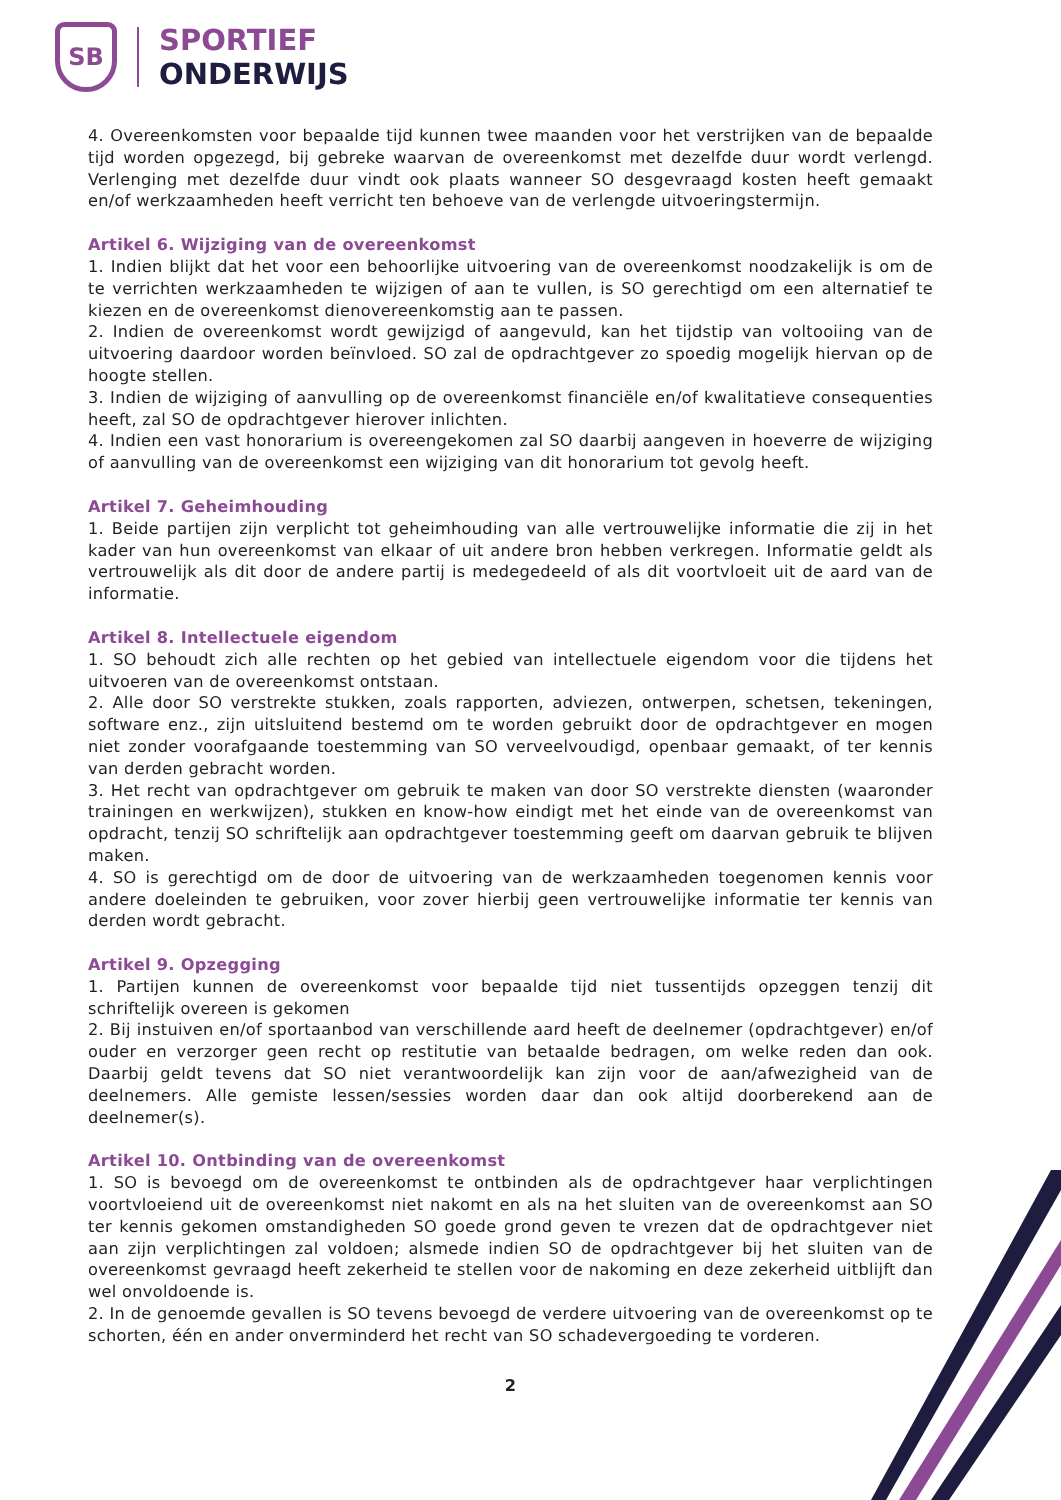SB
SPORTIEF
ONDERWIJS
4. Overeenkomsten voor bepaalde tijd kunnen twee maanden voor het verstrijken van de bepaalde tijd worden opgezegd, bij gebreke waarvan de overeenkomst met dezelfde duur wordt verlengd. Verlenging met dezelfde duur vindt ook plaats wanneer SO desgevraagd kosten heeft gemaakt en/of werkzaamheden heeft verricht ten behoeve van de verlengde uitvoeringstermijn.
Artikel 6. Wijziging van de overeenkomst
1. Indien blijkt dat het voor een behoorlijke uitvoering van de overeenkomst noodzakelijk is om de te verrichten werkzaamheden te wijzigen of aan te vullen, is SO gerechtigd om een alternatief te kiezen en de overeenkomst dienovereenkomstig aan te passen.
2. Indien de overeenkomst wordt gewijzigd of aangevuld, kan het tijdstip van voltooiing van de uitvoering daardoor worden beïnvloed. SO zal de opdrachtgever zo spoedig mogelijk hiervan op de hoogte stellen.
3. Indien de wijziging of aanvulling op de overeenkomst financiële en/of kwalitatieve consequenties heeft, zal SO de opdrachtgever hierover inlichten.
4. Indien een vast honorarium is overeengekomen zal SO daarbij aangeven in hoeverre de wijziging of aanvulling van de overeenkomst een wijziging van dit honorarium tot gevolg heeft.
Artikel 7. Geheimhouding
1. Beide partijen zijn verplicht tot geheimhouding van alle vertrouwelijke informatie die zij in het kader van hun overeenkomst van elkaar of uit andere bron hebben verkregen. Informatie geldt als vertrouwelijk als dit door de andere partij is medegedeeld of als dit voortvloeit uit de aard van de informatie.
Artikel 8. Intellectuele eigendom
1. SO behoudt zich alle rechten op het gebied van intellectuele eigendom voor die tijdens het uitvoeren van de overeenkomst ontstaan.
2. Alle door SO verstrekte stukken, zoals rapporten, adviezen, ontwerpen, schetsen, tekeningen, software enz., zijn uitsluitend bestemd om te worden gebruikt door de opdrachtgever en mogen niet zonder voorafgaande toestemming van SO verveelvoudigd, openbaar gemaakt, of ter kennis van derden gebracht worden.
3. Het recht van opdrachtgever om gebruik te maken van door SO verstrekte diensten (waaronder trainingen en werkwijzen), stukken en know-how eindigt met het einde van de overeenkomst van opdracht, tenzij SO schriftelijk aan opdrachtgever toestemming geeft om daarvan gebruik te blijven maken.
4. SO is gerechtigd om de door de uitvoering van de werkzaamheden toegenomen kennis voor andere doeleinden te gebruiken, voor zover hierbij geen vertrouwelijke informatie ter kennis van derden wordt gebracht.
Artikel 9. Opzegging
1. Partijen kunnen de overeenkomst voor bepaalde tijd niet tussentijds opzeggen tenzij dit schriftelijk overeen is gekomen
2. Bij instuiven en/of sportaanbod van verschillende aard heeft de deelnemer (opdrachtgever) en/of ouder en verzorger geen recht op restitutie van betaalde bedragen, om welke reden dan ook. Daarbij geldt tevens dat SO niet verantwoordelijk kan zijn voor de aan/afwezigheid van de deelnemers. Alle gemiste lessen/sessies worden daar dan ook altijd doorberekend aan de deelnemer(s).
Artikel 10. Ontbinding van de overeenkomst
1. SO is bevoegd om de overeenkomst te ontbinden als de opdrachtgever haar verplichtingen voortvloeiend uit de overeenkomst niet nakomt en als na het sluiten van de overeenkomst aan SO ter kennis gekomen omstandigheden SO goede grond geven te vrezen dat de opdrachtgever niet aan zijn verplichtingen zal voldoen; alsmede indien SO de opdrachtgever bij het sluiten van de overeenkomst gevraagd heeft zekerheid te stellen voor de nakoming en deze zekerheid uitblijft dan wel onvoldoende is.
2. In de genoemde gevallen is SO tevens bevoegd de verdere uitvoering van de overeenkomst op te schorten, één en ander onverminderd het recht van SO schadevergoeding te vorderen.
2